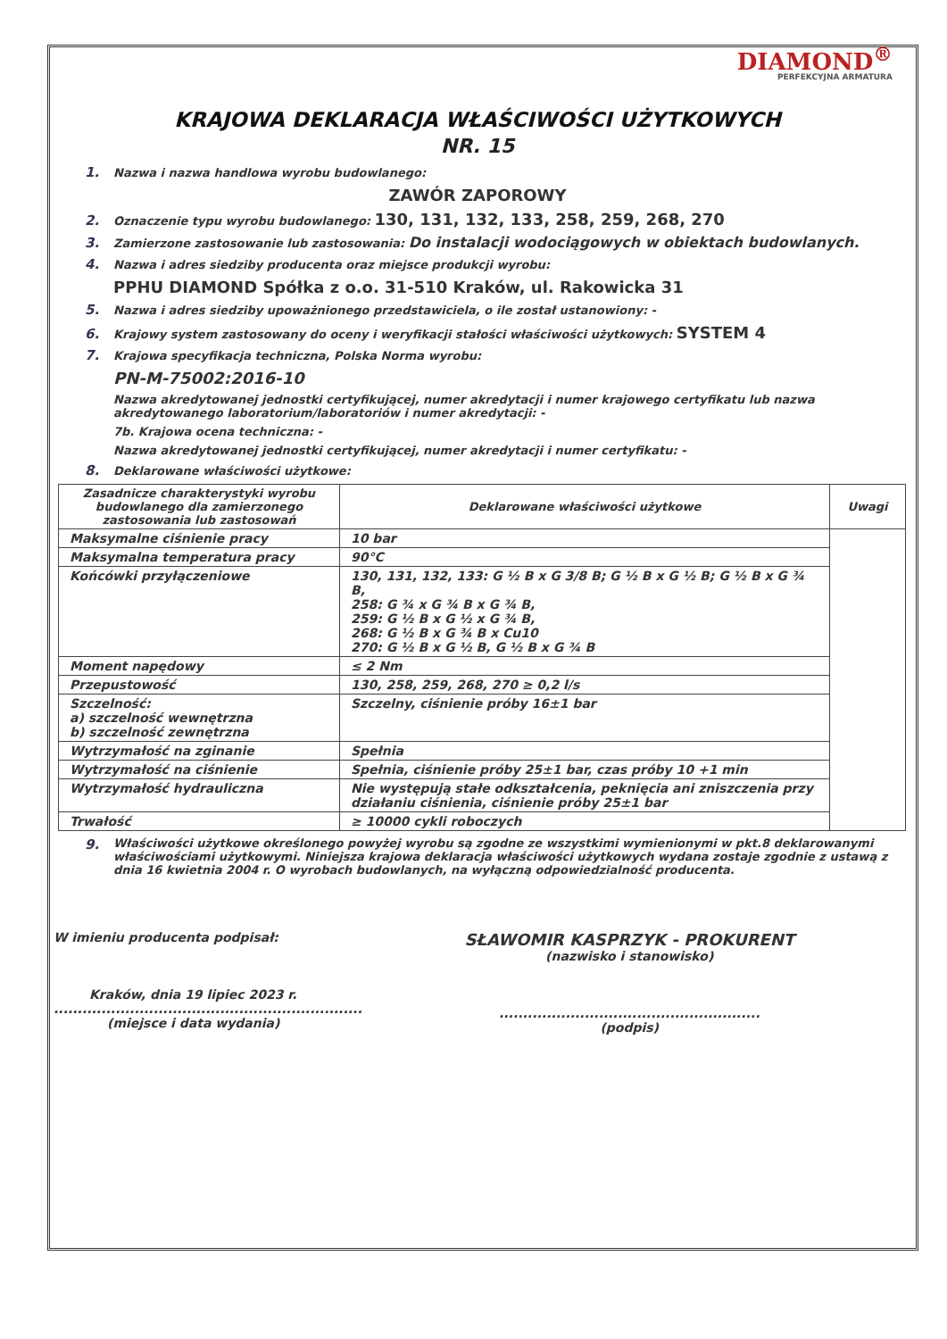DIAMOND<sup>®</sup>
PERFEKCYJNA ARMATURA
KRAJOWA DEKLARACJA WŁAŚCIWOŚCI UŻYTKOWYCH
NR. 15
1. Nazwa i nazwa handlowa wyrobu budowlanego:
ZAWÓR ZAPOROWY
2. Oznaczenie typu wyrobu budowlanego: 130, 131, 132, 133, 258, 259, 268, 270
3. Zamierzone zastosowanie lub zastosowania: Do instalacji wodociągowych w obiektach budowlanych.
4. Nazwa i adres siedziby producenta oraz miejsce produkcji wyrobu:
PPHU DIAMOND Spółka z o.o. 31-510 Kraków, ul. Rakowicka 31
5. Nazwa i adres siedziby upoważnionego przedstawiciela, o ile został ustanowiony: -
6. Krajowy system zastosowany do oceny i weryfikacji stałości właściwości użytkowych: SYSTEM 4
7. Krajowa specyfikacja techniczna, Polska Norma wyrobu:
PN-M-75002:2016-10
Nazwa akredytowanej jednostki certyfikującej, numer akredytacji i numer krajowego certyfikatu lub nazwa akredytowanego laboratorium/laboratoriów i numer akredytacji: -
7b. Krajowa ocena techniczna: -
Nazwa akredytowanej jednostki certyfikującej, numer akredytacji i numer certyfikatu: -
8. Deklarowane właściwości użytkowe:
| Zasadnicze charakterystyki wyrobu budowlanego dla zamierzonego zastosowania lub zastosowań | Deklarowane właściwości użytkowe | Uwagi |
| --- | --- | --- |
| Maksymalne ciśnienie pracy | 10 bar | |
| Maksymalna temperatura pracy | 90°C | |
| Końcówki przyłączeniowe | 130, 131, 132, 133: G ½ B x G 3/8 B; G ½ B x G ½ B; G ½ B x G ¾ B, 258: G ¾ x G ¾ B x G ¾ B, 259: G ½ B x G ½ x G ¾ B, 268: G ½ B x G ¾ B x Cu10 270: G ½ B x G ½ B, G ½ B x G ¾ B | |
| Moment napędowy | ≤ 2 Nm | |
| Przepustowość | 130, 258, 259, 268, 270 ≥ 0,2 l/s | |
| Szczelność: a) szczelność wewnętrzna b) szczelność zewnętrzna | Szczelny, ciśnienie próby 16±1 bar | |
| Wytrzymałość na zginanie | Spełnia | |
| Wytrzymałość na ciśnienie | Spełnia, ciśnienie próby 25±1 bar, czas próby 10 +1 min | |
| Wytrzymałość hydrauliczna | Nie występują stałe odkształcenia, peknięcia ani zniszczenia przy działaniu ciśnienia, ciśnienie próby 25±1 bar | |
| Trwałość | ≥ 10000 cykli roboczych | |
9. Właściwości użytkowe określonego powyżej wyrobu są zgodne ze wszystkimi wymienionymi w pkt.8 deklarowanymi właściwościami użytkowymi. Niniejsza krajowa deklaracja właściwości użytkowych wydana zostaje zgodnie z ustawą z dnia 16 kwietnia 2004 r. O wyrobach budowlanych, na wyłączną odpowiedzialność producenta.
W imieniu producenta podpisał:
Kraków, dnia 19 lipiec 2023 r.
.................................................................
(miejsce i data wydania)
SŁAWOMIR KASPRZYK - PROKURENT
(nazwisko i stanowisko)
.......................................................
(podpis)